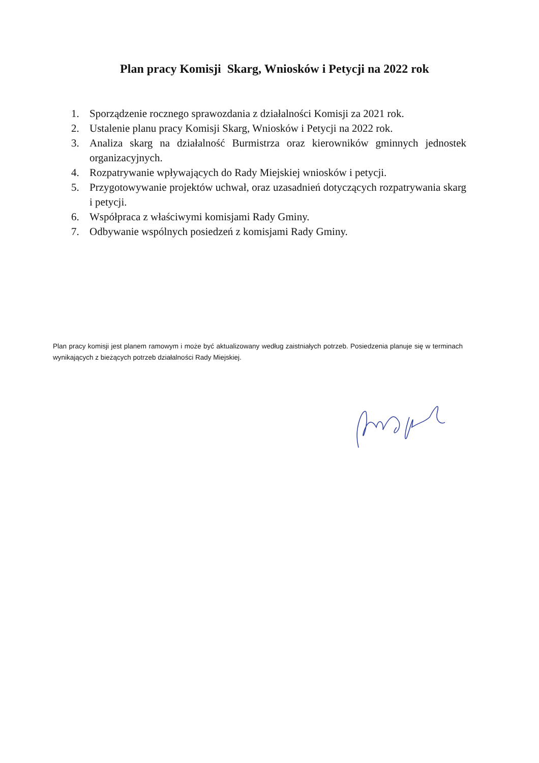Plan pracy Komisji Skarg, Wniosków i Petycji na 2022 rok
1. Sporządzenie rocznego sprawozdania z działalności Komisji za 2021 rok.
2. Ustalenie planu pracy Komisji Skarg, Wniosków i Petycji na 2022 rok.
3. Analiza skarg na działalność Burmistrza oraz kierowników gminnych jednostek organizacyjnych.
4. Rozpatrywanie wpływających do Rady Miejskiej wniosków i petycji.
5. Przygotowywanie projektów uchwał, oraz uzasadnień dotyczących rozpatrywania skarg i petycji.
6. Współpraca z właściwymi komisjami Rady Gminy.
7. Odbywanie wspólnych posiedzeń z komisjami Rady Gminy.
Plan pracy komisji jest planem ramowym i może być aktualizowany według zaistniałych potrzeb. Posiedzenia planuje się w terminach wynikających z bieżących potrzeb działalności Rady Miejskiej.